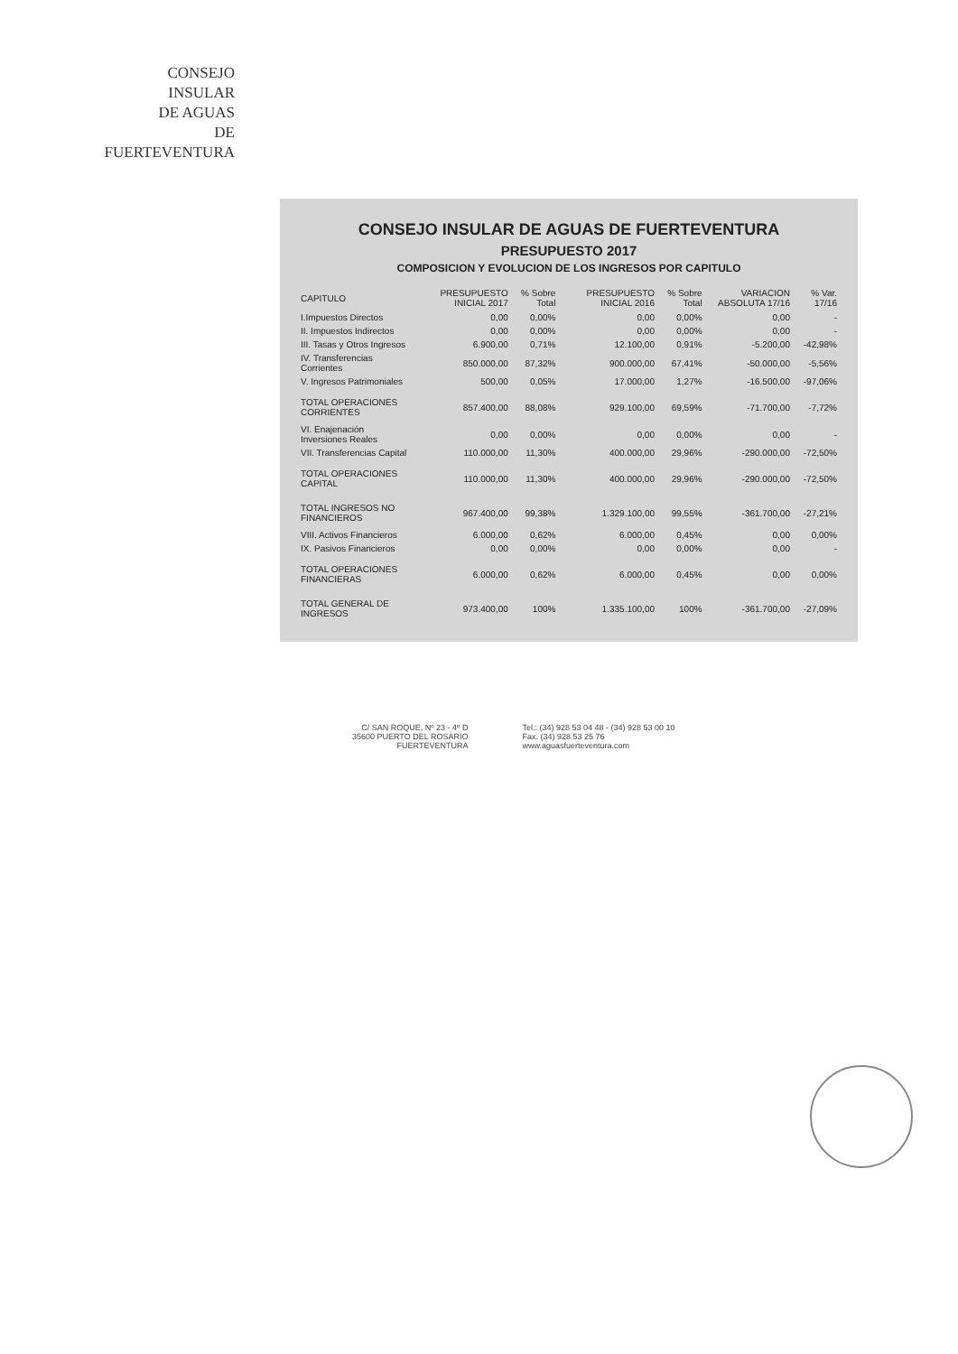CONSEJO
INSULAR
DE AGUAS
DE
FUERTEVENTURA
CONSEJO INSULAR DE AGUAS DE FUERTEVENTURA
PRESUPUESTO 2017
COMPOSICION Y EVOLUCION DE LOS INGRESOS POR CAPITULO
| CAPITULO | PRESUPUESTO INICIAL 2017 | % Sobre Total | PRESUPUESTO INICIAL 2016 | % Sobre Total | VARIACION ABSOLUTA 17/16 | % Var. 17/16 |
| --- | --- | --- | --- | --- | --- | --- |
| I.Impuestos Directos | 0,00 | 0,00% | 0,00 | 0,00% | 0,00 | - |
| II. Impuestos Indirectos | 0,00 | 0,00% | 0,00 | 0,00% | 0,00 | - |
| III. Tasas y Otros Ingresos | 6.900,00 | 0,71% | 12.100,00 | 0,91% | -5.200,00 | -42,98% |
| IV. Transferencias Corrientes | 850.000,00 | 87,32% | 900.000,00 | 67,41% | -50.000,00 | -5,56% |
| V. Ingresos Patrimoniales | 500,00 | 0,05% | 17.000,00 | 1,27% | -16.500,00 | -97,06% |
| TOTAL OPERACIONES CORRIENTES | 857.400,00 | 88,08% | 929.100,00 | 69,59% | -71.700,00 | -7,72% |
| VI. Enajenación Inversiones Reales | 0,00 | 0,00% | 0,00 | 0,00% | 0,00 | - |
| VII. Transferencias Capital | 110.000,00 | 11,30% | 400.000,00 | 29,96% | -290.000,00 | -72,50% |
| TOTAL OPERACIONES CAPITAL | 110.000,00 | 11,30% | 400.000,00 | 29,96% | -290.000,00 | -72,50% |
| TOTAL INGRESOS NO FINANCIEROS | 967.400,00 | 99,38% | 1.329.100,00 | 99,55% | -361.700,00 | -27,21% |
| VIII. Activos Financieros | 6.000,00 | 0,62% | 6.000,00 | 0,45% | 0,00 | 0,00% |
| IX. Pasivos Financieros | 0,00 | 0,00% | 0,00 | 0,00% | 0,00 | - |
| TOTAL OPERACIONES FINANCIERAS | 6.000,00 | 0,62% | 6.000,00 | 0,45% | 0,00 | 0,00% |
| TOTAL GENERAL DE INGRESOS | 973.400,00 | 100% | 1.335.100,00 | 100% | -361.700,00 | -27,09% |
C/ SAN ROQUE, Nº 23 - 4º D
35600 PUERTO DEL ROSARIO
FUERTEVENTURA
Tel.: (34) 928 53 04 48 - (34) 928 53 00 10
Fax. (34) 928 53 25 76
www.aguasfuerteventura.com